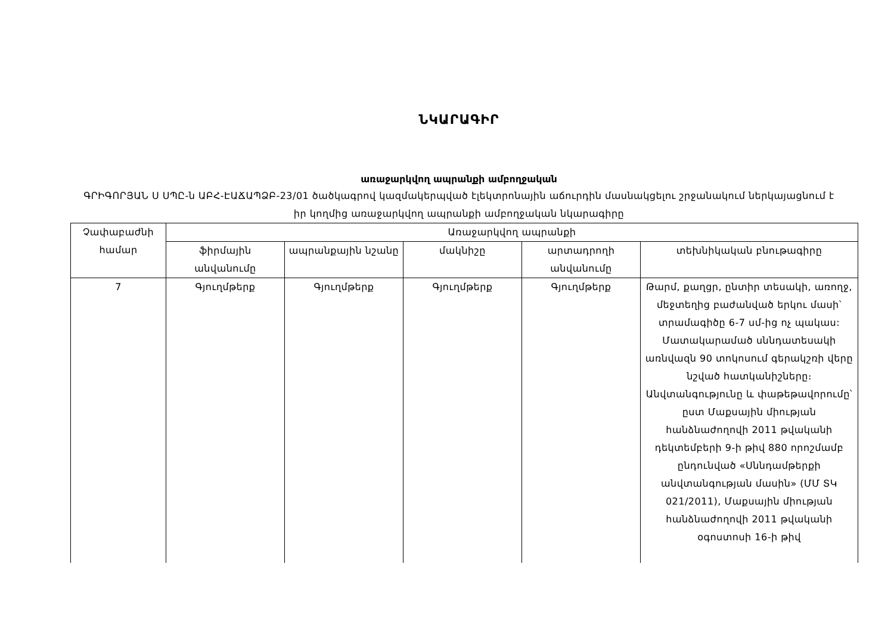ՆԿԱՐԱԳԻՐ
առաջարկվող ապրանքի ամբողջական
ԳՐԻԳՈՐՅԱՆ Ս ՍՊԸ-ն ԱԲՀ-ԷԱՃԱՊՁԲ-23/01 ծածկագրով կազմակերպված էլեկտրոնային աճուրդին մասնակցելու շրջանակում ներկայացնում է իր կողմից առաջարկվող ապրանքի ամբողջական նկարագիրը
| Չափաբաժնի համար | Առաջարկվող ապրանքի | | | | |
| --- | --- | --- | --- | --- | --- |
| | ֆիրմային անվանումը | ապրանքային նշանը | մակնիշը | արտադրողի անվանումը | տեխնիկական բնութագիրը |
| 7 | Գյուղմթերք | Գյուղմթերք | Գյուղմթերք | Գյուղմթերք | Թարմ, քաղցր, ընտիր տեսակի, առողջ, մեջտեղից բաժանված երկու մասի՝ տրամագիծը 6-7 սմ-ից ոչ պակաս: Մատակարամած սննդատեսակի առնվազն 90 տոկոսում գերակշռի վերը նշված հատկանիշները։ Անվտանգությունը և փաթեթավորումը՝ ըստ Մաքսային միության հանձնաժողովի 2011 թվականի դեկտեմբերի 9-ի թիվ 880 որոշմամբ ընդունված «Սննդամթերքի անվտանգության մասին» (ՄՄ ՏԿ 021/2011), Մաքսային միության հանձնաժողովի 2011 թվականի օգոստոսի 16-ի թիվ |